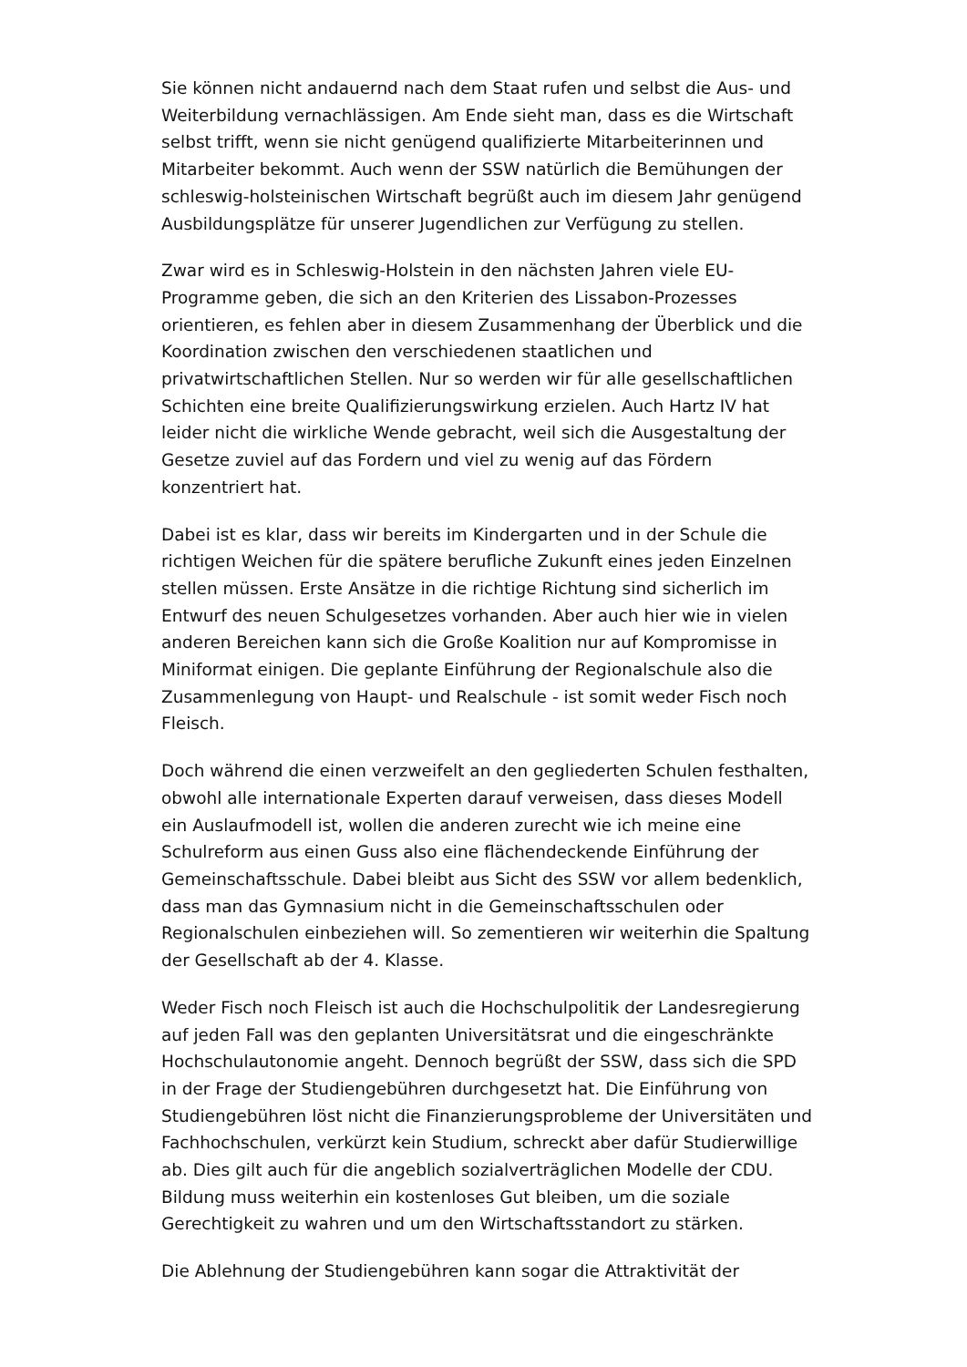Sie können nicht andauernd nach dem Staat rufen und selbst die Aus- und Weiterbildung vernachlässigen. Am Ende sieht man, dass es die Wirtschaft selbst trifft, wenn sie nicht genügend qualifizierte Mitarbeiterinnen und Mitarbeiter bekommt. Auch wenn der SSW natürlich die Bemühungen der schleswig-holsteinischen Wirtschaft begrüßt auch im diesem Jahr genügend Ausbildungsplätze für unserer Jugendlichen zur Verfügung zu stellen.
Zwar wird es in Schleswig-Holstein in den nächsten Jahren viele EU-Programme geben, die sich an den Kriterien des Lissabon-Prozesses orientieren, es fehlen aber in diesem Zusammenhang der Überblick und die Koordination zwischen den verschiedenen staatlichen und privatwirtschaftlichen Stellen. Nur so werden wir für alle gesellschaftlichen Schichten eine breite Qualifizierungswirkung erzielen. Auch Hartz IV hat leider nicht die wirkliche Wende gebracht, weil sich die Ausgestaltung der Gesetze zuviel auf das Fordern und viel zu wenig auf das Fördern konzentriert hat.
Dabei ist es klar, dass wir bereits im Kindergarten und in der Schule die richtigen Weichen für die spätere berufliche Zukunft eines jeden Einzelnen stellen müssen. Erste Ansätze in die richtige Richtung sind sicherlich im Entwurf des neuen Schulgesetzes vorhanden. Aber auch hier wie in vielen anderen Bereichen kann sich die Große Koalition nur auf Kompromisse in Miniformat einigen. Die geplante Einführung der Regionalschule also die Zusammenlegung von Haupt- und Realschule - ist somit weder Fisch noch Fleisch.
Doch während die einen verzweifelt an den gegliederten Schulen festhalten, obwohl alle internationale Experten darauf verweisen, dass dieses Modell ein Auslaufmodell ist, wollen die anderen zurecht wie ich meine eine Schulreform aus einen Guss also eine flächendeckende Einführung der Gemeinschaftsschule. Dabei bleibt aus Sicht des SSW vor allem bedenklich, dass man das Gymnasium nicht in die Gemeinschaftsschulen oder Regionalschulen einbeziehen will. So zementieren wir weiterhin die Spaltung der Gesellschaft ab der 4. Klasse.
Weder Fisch noch Fleisch ist auch die Hochschulpolitik der Landesregierung auf jeden Fall was den geplanten Universitätsrat und die eingeschränkte Hochschulautonomie angeht. Dennoch begrüßt der SSW, dass sich die SPD in der Frage der Studiengebühren durchgesetzt hat. Die Einführung von Studiengebühren löst nicht die Finanzierungsprobleme der Universitäten und Fachhochschulen, verkürzt kein Studium, schreckt aber dafür Studierwillige ab. Dies gilt auch für die angeblich sozialverträglichen Modelle der CDU. Bildung muss weiterhin ein kostenloses Gut bleiben, um die soziale Gerechtigkeit zu wahren und um den Wirtschaftsstandort zu stärken.
Die Ablehnung der Studiengebühren kann sogar die Attraktivität der